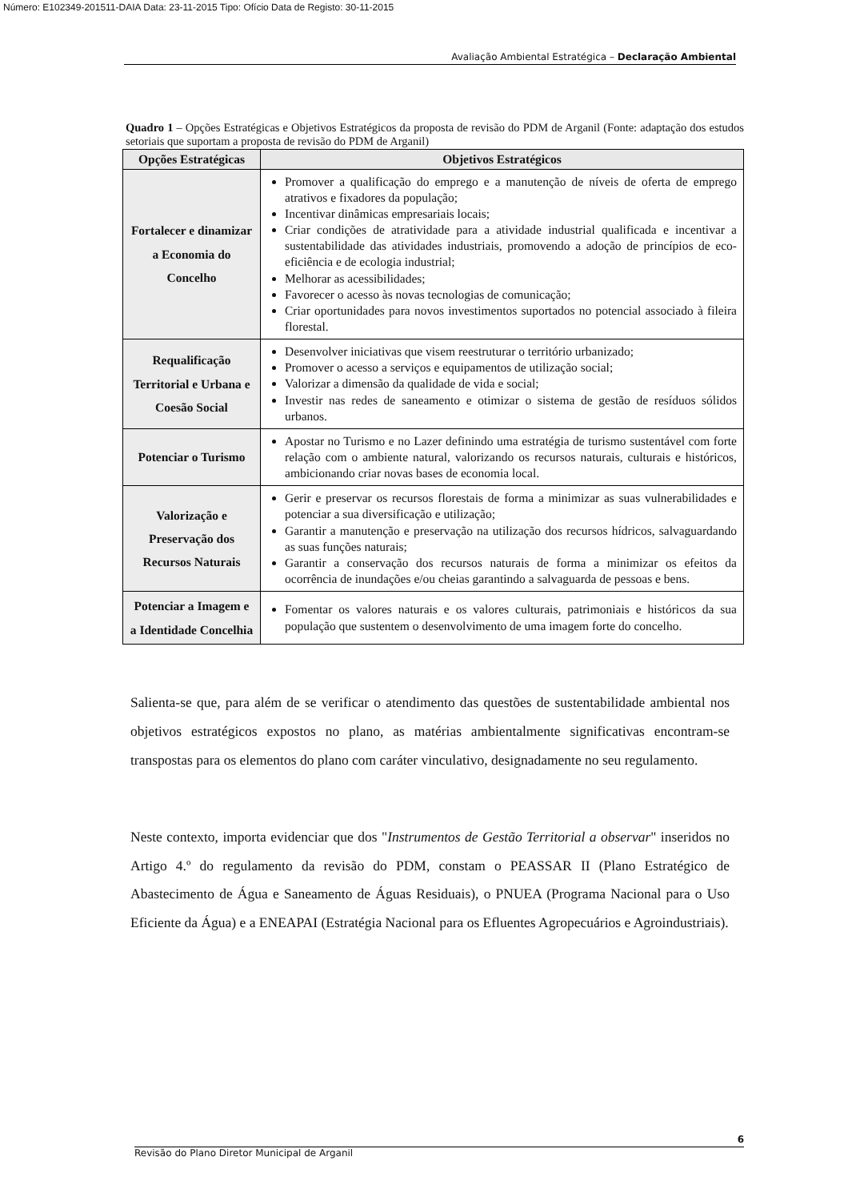Número: E102349-201511-DAIA Data: 23-11-2015 Tipo: Ofício Data de Registo: 30-11-2015
Avaliação Ambiental Estratégica – Declaração Ambiental
Quadro 1 – Opções Estratégicas e Objetivos Estratégicos da proposta de revisão do PDM de Arganil (Fonte: adaptação dos estudos setoriais que suportam a proposta de revisão do PDM de Arganil)
| Opções Estratégicas | Objetivos Estratégicos |
| --- | --- |
| Fortalecer e dinamizar a Economia do Concelho | Promover a qualificação do emprego e a manutenção de níveis de oferta de emprego atrativos e fixadores da população; Incentivar dinâmicas empresariais locais; Criar condições de atratividade para a atividade industrial qualificada e incentivar a sustentabilidade das atividades industriais, promovendo a adoção de princípios de eco-eficiência e de ecologia industrial; Melhorar as acessibilidades; Favorecer o acesso às novas tecnologias de comunicação; Criar oportunidades para novos investimentos suportados no potencial associado à fileira florestal. |
| Requalificação Territorial e Urbana e Coesão Social | Desenvolver iniciativas que visem reestruturar o território urbanizado; Promover o acesso a serviços e equipamentos de utilização social; Valorizar a dimensão da qualidade de vida e social; Investir nas redes de saneamento e otimizar o sistema de gestão de resíduos sólidos urbanos. |
| Potenciar o Turismo | Apostar no Turismo e no Lazer definindo uma estratégia de turismo sustentável com forte relação com o ambiente natural, valorizando os recursos naturais, culturais e históricos, ambicionando criar novas bases de economia local. |
| Valorização e Preservação dos Recursos Naturais | Gerir e preservar os recursos florestais de forma a minimizar as suas vulnerabilidades e potenciar a sua diversificação e utilização; Garantir a manutenção e preservação na utilização dos recursos hídricos, salvaguardando as suas funções naturais; Garantir a conservação dos recursos naturais de forma a minimizar os efeitos da ocorrência de inundações e/ou cheias garantindo a salvaguarda de pessoas e bens. |
| Potenciar a Imagem e a Identidade Concelhia | Fomentar os valores naturais e os valores culturais, patrimoniais e históricos da sua população que sustentem o desenvolvimento de uma imagem forte do concelho. |
Salienta-se que, para além de se verificar o atendimento das questões de sustentabilidade ambiental nos objetivos estratégicos expostos no plano, as matérias ambientalmente significativas encontram-se transpostas para os elementos do plano com caráter vinculativo, designadamente no seu regulamento.
Neste contexto, importa evidenciar que dos "Instrumentos de Gestão Territorial a observar" inseridos no Artigo 4.º do regulamento da revisão do PDM, constam o PEASSAR II (Plano Estratégico de Abastecimento de Água e Saneamento de Águas Residuais), o PNUEA (Programa Nacional para o Uso Eficiente da Água) e a ENEAPAI (Estratégia Nacional para os Efluentes Agropecuários e Agroindustriais).
6
Revisão do Plano Diretor Municipal de Arganil